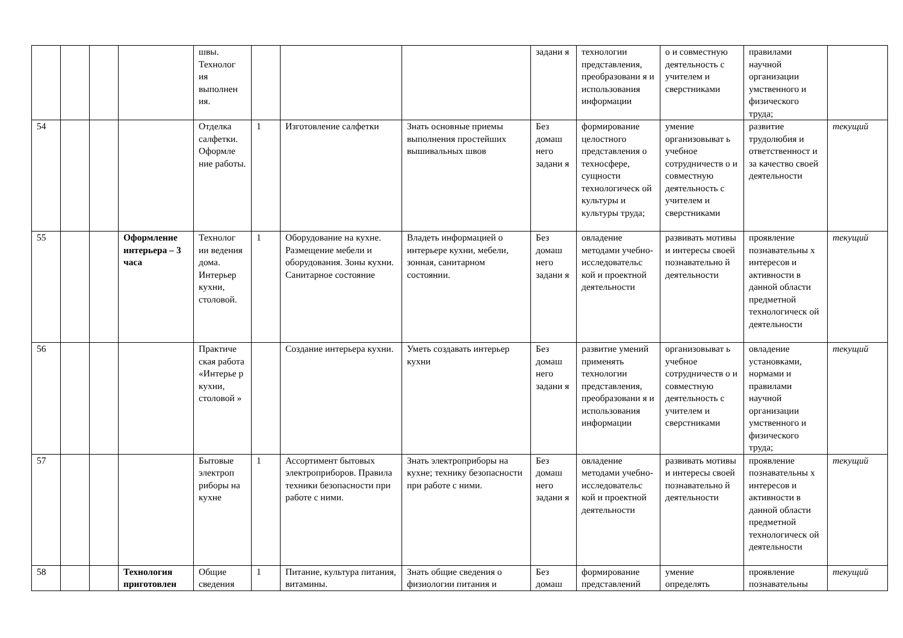| | | | | швы. Технолог ия выполнен ия. | | | | задани я | технологии представления, преобразовани я и использования информации | о и совместную деятельность с учителем и сверстниками | правилами научной организации умственного и физического труда; | |
| 54 | | | | Отделка салфетки. Оформле ние работы. | 1 | Изготовление салфетки | Знать основные приемы выполнения простейших вышивальных швов | Без домаш него задани я | формирование целостного представления о техносфере, сущности технологическ ой культуры и культуры труда; | умение организовыват ь учебное сотрудничеств о и совместную деятельность с учителем и сверстниками | развитие трудолюбия и ответственност и за качество своей деятельности | текущий |
| 55 | | | Оформление интерьера – 3 часа | Технолог ии ведения дома. Интерьер кухни, столовой. | 1 | Оборудование на кухне. Размещение мебели и оборудования. Зоны кухни. Санитарное состояние | Владеть информацией о интерьере кухни, мебели, зонная, санитарном состоянии. | Без домаш него задани я | овладение методами учебно-исследовательс кой и проектной деятельности | развивать мотивы и интересы своей познавательно й деятельности | проявление познавательны х интересов и активности в данной области предметной технологическ ой деятельности | текущий |
| 56 | | | | Практиче ская работа «Интерье р кухни, столовой » | | Создание интерьера кухни. | Уметь создавать интерьер кухни | Без домаш него задани я | развитие умений применять технологии представления, преобразовани я и использования информации | организовыват ь учебное сотрудничеств о и совместную деятельность с учителем и сверстниками | овладение установками, нормами и правилами научной организации умственного и физического труда; | текущий |
| 57 | | | | Бытовые электроп риборы на кухне | 1 | Ассортимент бытовых электроприборов. Правила техники безопасности при работе с ними. | Знать электроприборы на кухне; технику безопасности при работе с ними. | Без домаш него задани я | овладение методами учебно-исследовательс кой и проектной деятельности | развивать мотивы и интересы своей познавательно й деятельности | проявление познавательны х интересов и активности в данной области предметной технологическ ой деятельности | текущий |
| 58 | | | Технология приготовлен | Общие сведения | 1 | Питание, культура питания, витамины. | Знать общие сведения о физиологии питания и | Без домаш | формирование представлений | умение определять | проявление познавательны | текущий |